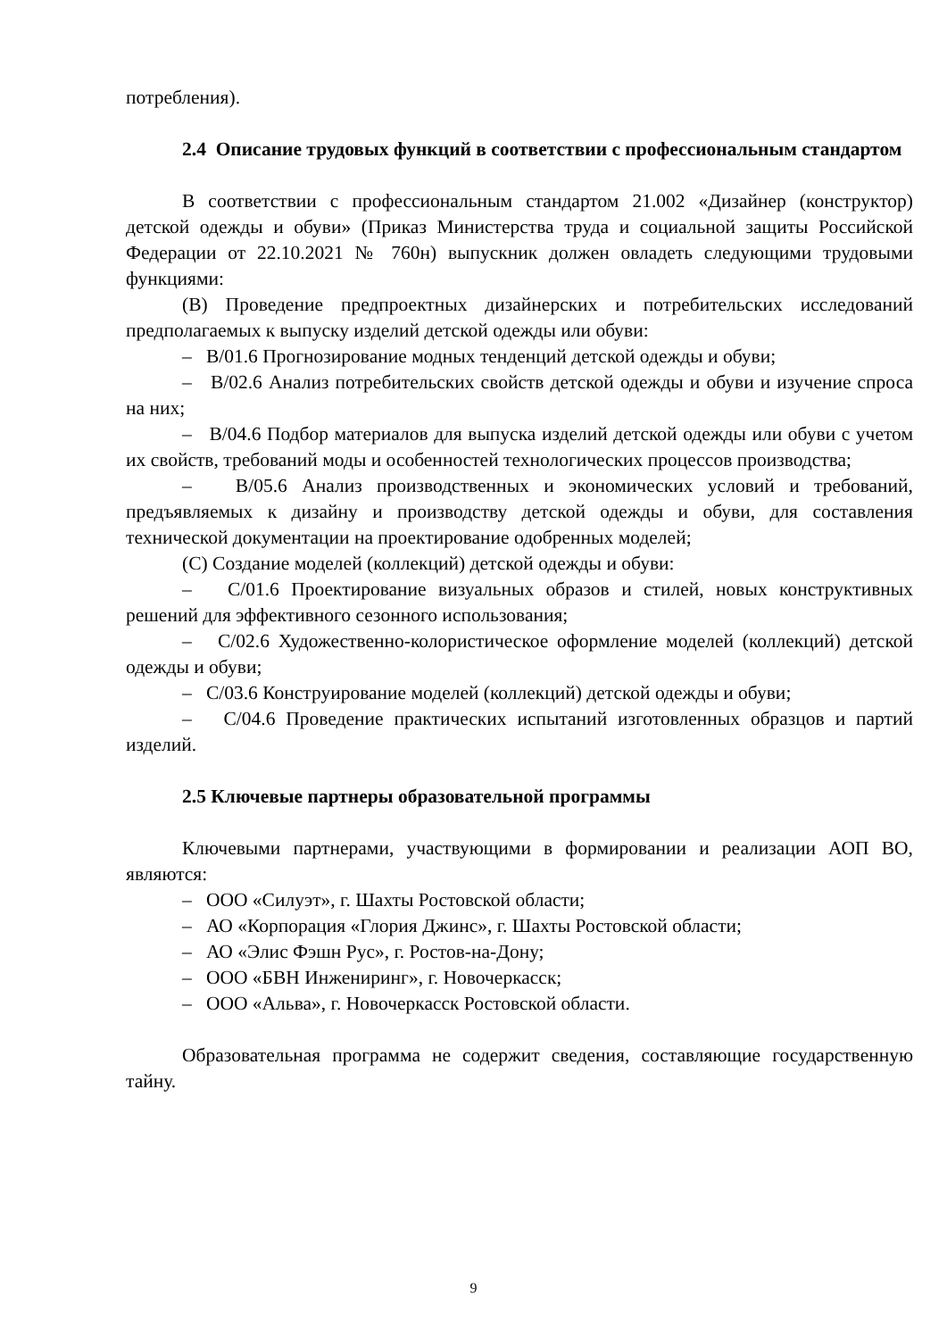потребления).
2.4 Описание трудовых функций в соответствии с профессиональным стандартом
В соответствии с профессиональным стандартом 21.002 «Дизайнер (конструктор) детской одежды и обуви» (Приказ Министерства труда и социальной защиты Российской Федерации от 22.10.2021 № 760н) выпускник должен овладеть следующими трудовыми функциями:
(В) Проведение предпроектных дизайнерских и потребительских исследований предполагаемых к выпуску изделий детской одежды или обуви:
– В/01.6 Прогнозирование модных тенденций детской одежды и обуви;
– В/02.6 Анализ потребительских свойств детской одежды и обуви и изучение спроса на них;
– В/04.6 Подбор материалов для выпуска изделий детской одежды или обуви с учетом их свойств, требований моды и особенностей технологических процессов производства;
– В/05.6 Анализ производственных и экономических условий и требований, предъявляемых к дизайну и производству детской одежды и обуви, для составления технической документации на проектирование одобренных моделей;
(С) Создание моделей (коллекций) детской одежды и обуви:
– С/01.6 Проектирование визуальных образов и стилей, новых конструктивных решений для эффективного сезонного использования;
– С/02.6 Художественно-колористическое оформление моделей (коллекций) детской одежды и обуви;
– С/03.6 Конструирование моделей (коллекций) детской одежды и обуви;
– С/04.6 Проведение практических испытаний изготовленных образцов и партий изделий.
2.5 Ключевые партнеры образовательной программы
Ключевыми партнерами, участвующими в формировании и реализации АОП ВО, являются:
– ООО «Силуэт», г. Шахты Ростовской области;
– АО «Корпорация «Глория Джинс», г. Шахты Ростовской области;
– АО «Элис Фэшн Рус», г. Ростов-на-Дону;
– ООО «БВН Инжениринг», г. Новочеркасск;
– ООО «Альва», г. Новочеркасск Ростовской области.
Образовательная программа не содержит сведения, составляющие государственную тайну.
9